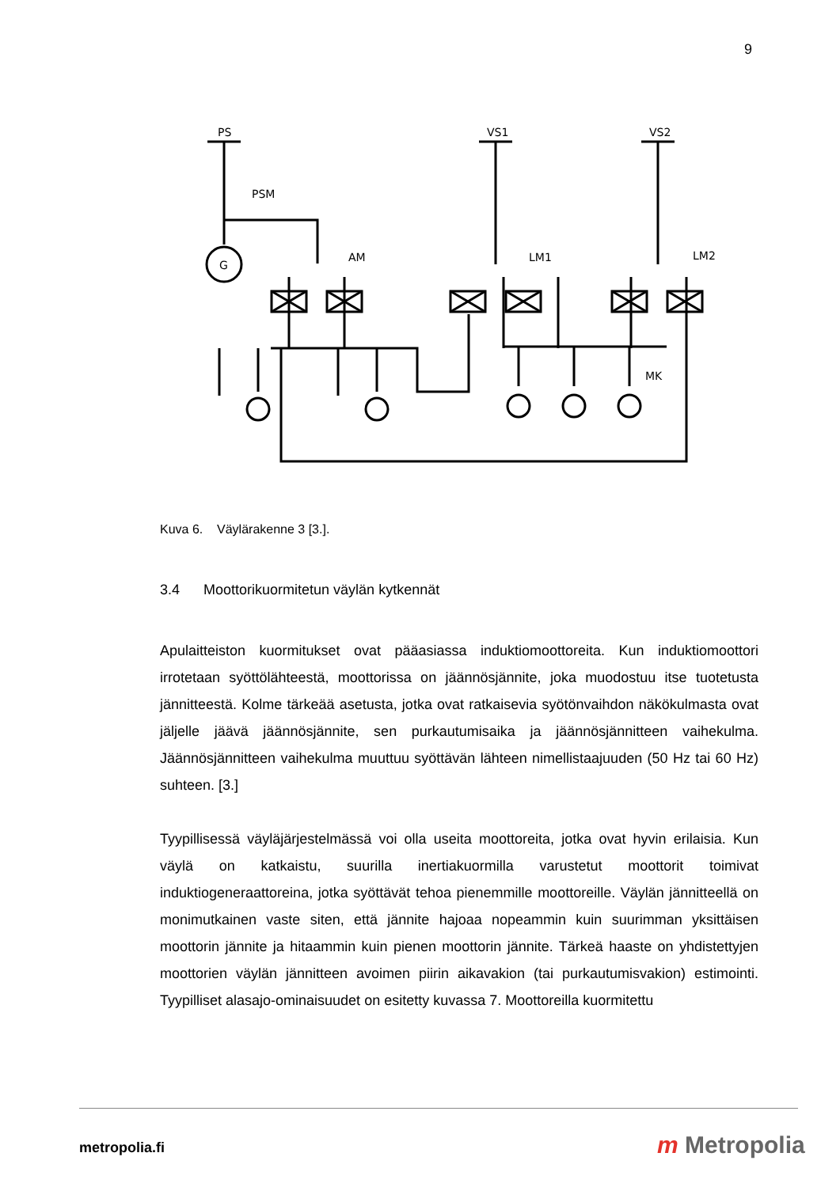9
PS
VS1
VS2
PSM
AM
LM1
LM2
MK
G
Kuva 6. Väylärakenne 3 [3.].
3.4 Moottorikuormitetun väylän kytkennät
Apulaitteiston kuormitukset ovat pääasiassa induktiomoottoreita. Kun induktiomoottori irrotetaan syöttölähteestä, moottorissa on jäännösjännite, joka muodostuu itse tuotetusta jännitteestä. Kolme tärkeää asetusta, jotka ovat ratkaisevia syötönvaihdon näkökulmasta ovat jäljelle jäävä jäännösjännite, sen purkautumisaika ja jäännösjännitteen vaihekulma. Jäännösjännitteen vaihekulma muuttuu syöttävän lähteen nimellistaajuuden (50 Hz tai 60 Hz) suhteen. [3.]
Tyypillisessä väyläjärjestelmässä voi olla useita moottoreita, jotka ovat hyvin erilaisia. Kun väylä on katkaistu, suurilla inertiakuormilla varustetut moottorit toimivat induktiogeneraattoreina, jotka syöttävät tehoa pienemmille moottoreille. Väylän jännitteellä on monimutkainen vaste siten, että jännite hajoaa nopeammin kuin suurimman yksittäisen moottorin jännite ja hitaammin kuin pienen moottorin jännite. Tärkeä haaste on yhdistettyjen moottorien väylän jännitteen avoimen piirin aikavakion (tai purkautumisvakion) estimointi. Tyypilliset alasajo-ominaisuudet on esitetty kuvassa 7. Moottoreilla kuormitettu
metropolia.fi m Metropolia